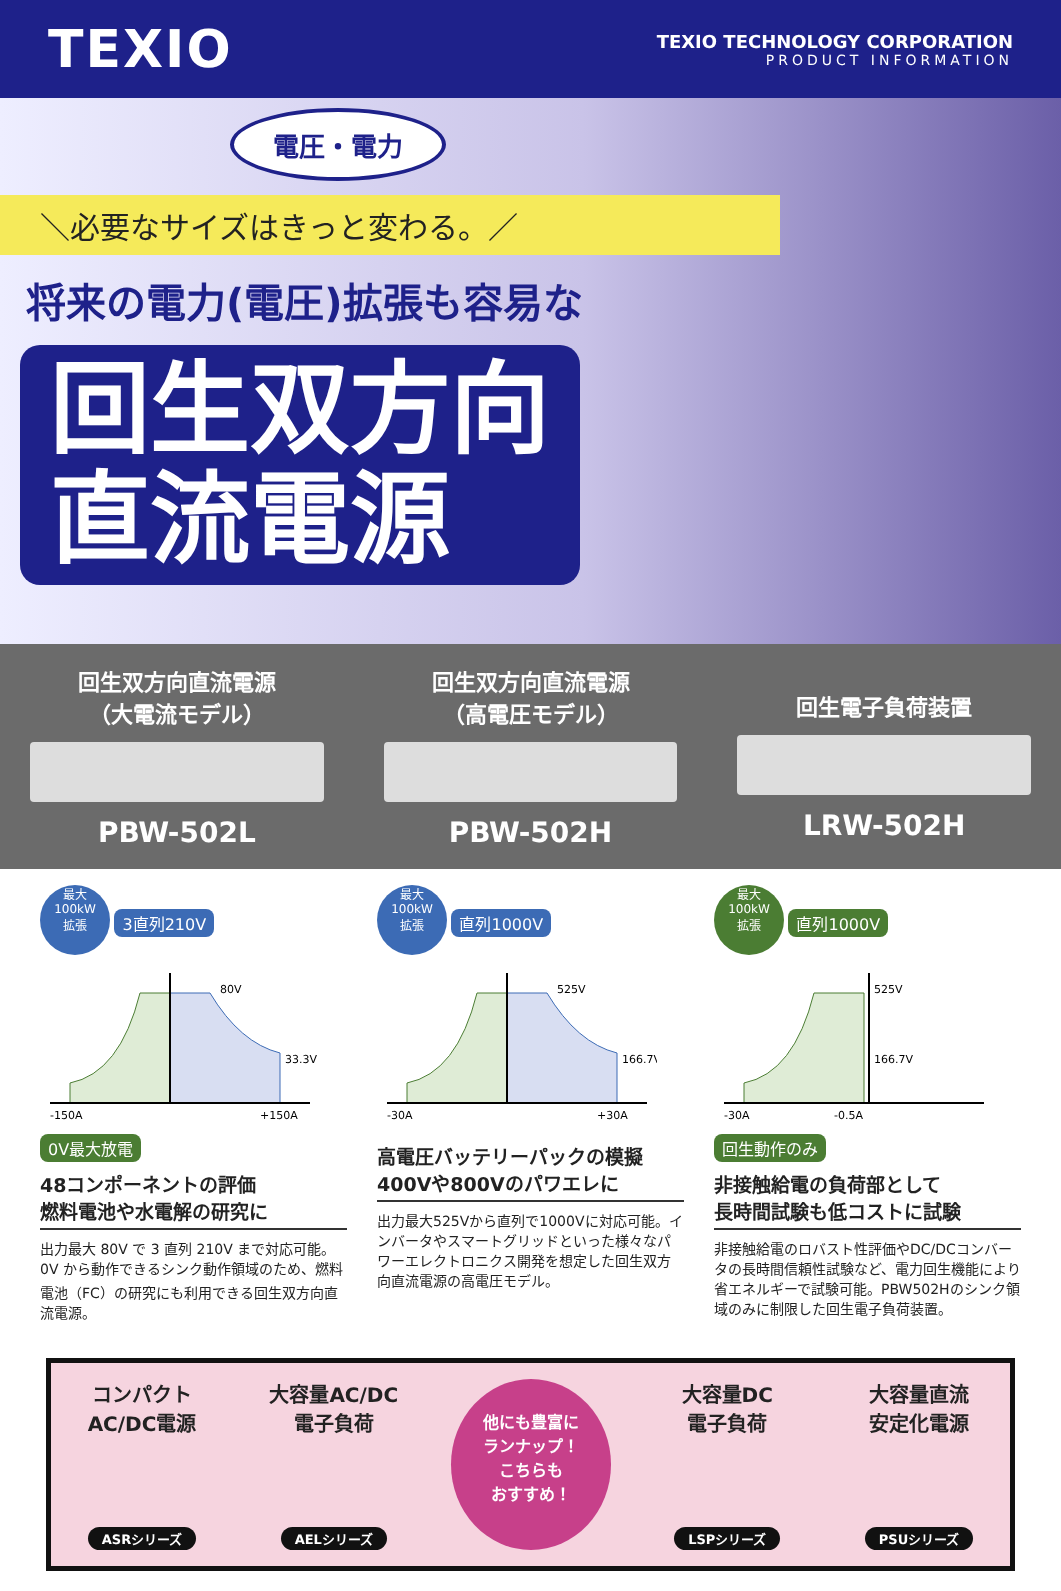TEXIO
TEXIO TECHNOLOGY CORPORATION
PRODUCT INFORMATION
電圧・電力
＼必要なサイズはきっと変わる。／
将来の電力(電圧)拡張も容易な
回生双方向
直流電源
回生双方向直流電源
（大電流モデル）
PBW-502L
回生双方向直流電源
（高電圧モデル）
PBW-502H
回生電子負荷装置
LRW-502H
最大
100kW
拡張 3直列210V
80V
33.3V
-150A
+150A
0V最大放電
48コンポーネントの評価
燃料電池や水電解の研究に
出力最大 80V で 3 直列 210V まで対応可能。0V から動作できるシンク動作領域のため、燃料電池（FC）の研究にも利用できる回生双方向直流電源。
最大
100kW
拡張 直列1000V
525V
166.7V
-30A
+30A
高電圧バッテリーパックの模擬
400Vや800Vのパワエレに
出力最大525Vから直列で1000Vに対応可能。インバータやスマートグリッドといった様々なパワーエレクトロニクス開発を想定した回生双方向直流電源の高電圧モデル。
最大
100kW
拡張 直列1000V
525V
166.7V
-30A
-0.5A
回生動作のみ
非接触給電の負荷部として
長時間試験も低コストに試験
非接触給電のロバスト性評価やDC/DCコンバータの長時間信頼性試験など、電力回生機能により省エネルギーで試験可能。PBW502Hのシンク領域のみに制限した回生電子負荷装置。
コンパクト
AC/DC電源
ASRシリーズ
大容量AC/DC
電子負荷
AELシリーズ
他にも豊富に
ランナップ！
こちらも
おすすめ！
大容量DC
電子負荷
LSPシリーズ
大容量直流
安定化電源
PSUシリーズ